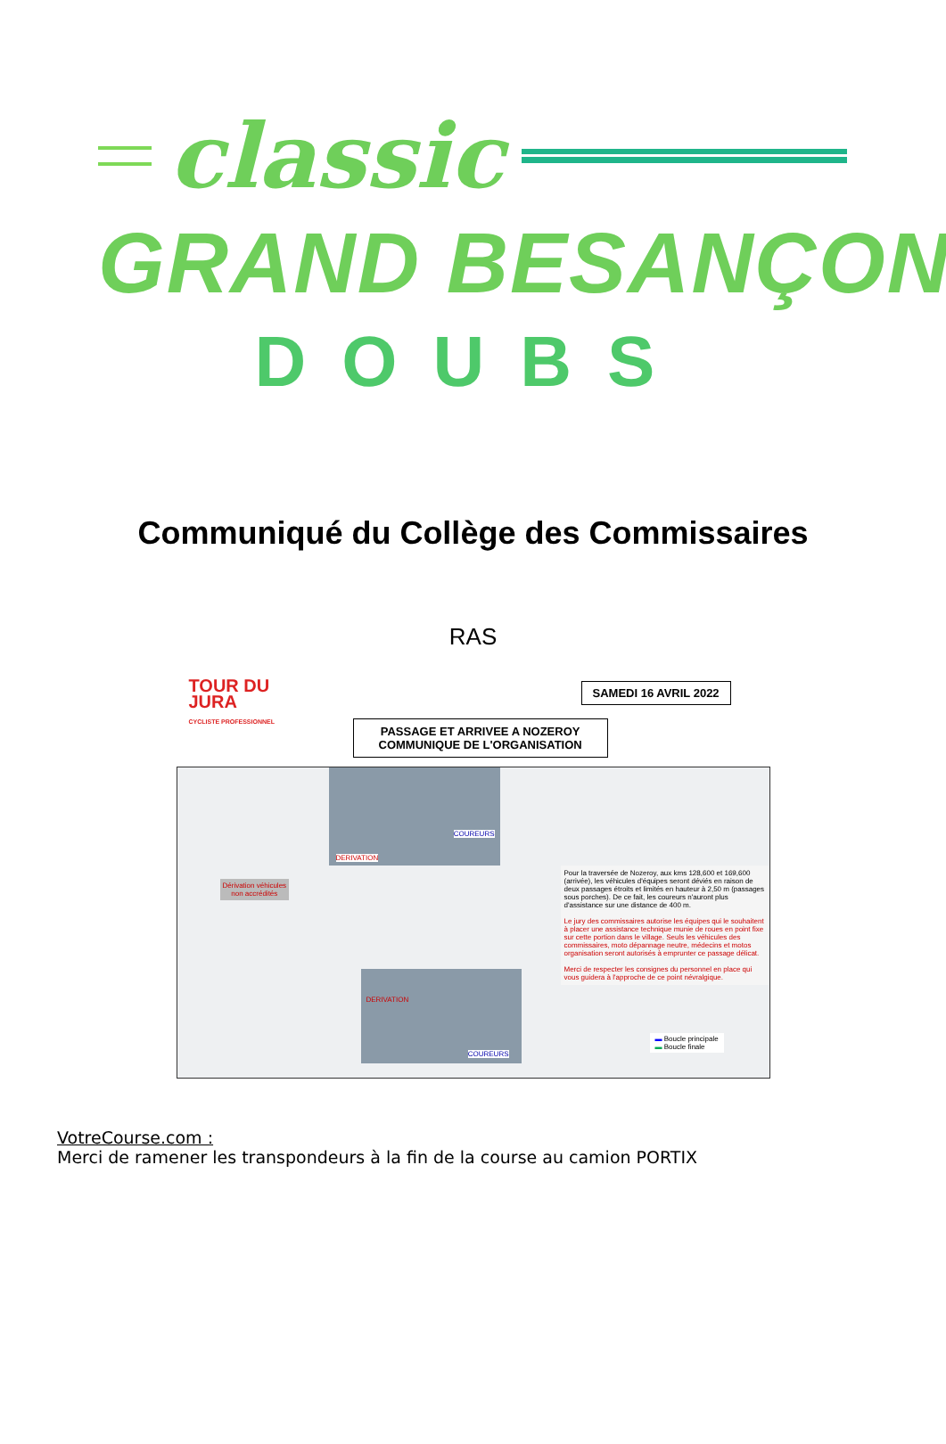classic
GRAND BESANÇON
DOUBS
Communiqué du Collège des Commissaires
RAS
TOUR DU
JURA
CYCLISTE PROFESSIONNEL
SAMEDI 16 AVRIL 2022
PASSAGE ET ARRIVEE A NOZEROY
COMMUNIQUE DE L'ORGANISATION
Dérivation véhicules
non accrédités
DERIVATION
COUREURS
DERIVATION
COUREURS
Pour la traversée de Nozeroy, aux kms 128,600 et 169,600 (arrivée), les véhicules d'équipes seront déviés en raison de deux passages étroits et limités en hauteur à 2,50 m (passages sous porches). De ce fait, les coureurs n'auront plus d'assistance sur une distance de 400 m.
Le jury des commissaires autorise les équipes qui le souhaitent à placer une assistance technique munie de roues en point fixe sur cette portion dans le village. Seuls les véhicules des commissaires, moto dépannage neutre, médecins et motos organisation seront autorisés à emprunter ce passage délicat.
Merci de respecter les consignes du personnel en place qui vous guidera à l'approche de ce point névralgique.
▬ Boucle principale
▬ Boucle finale
VotreCourse.com :
Merci de ramener les transpondeurs à la fin de la course au camion PORTIX